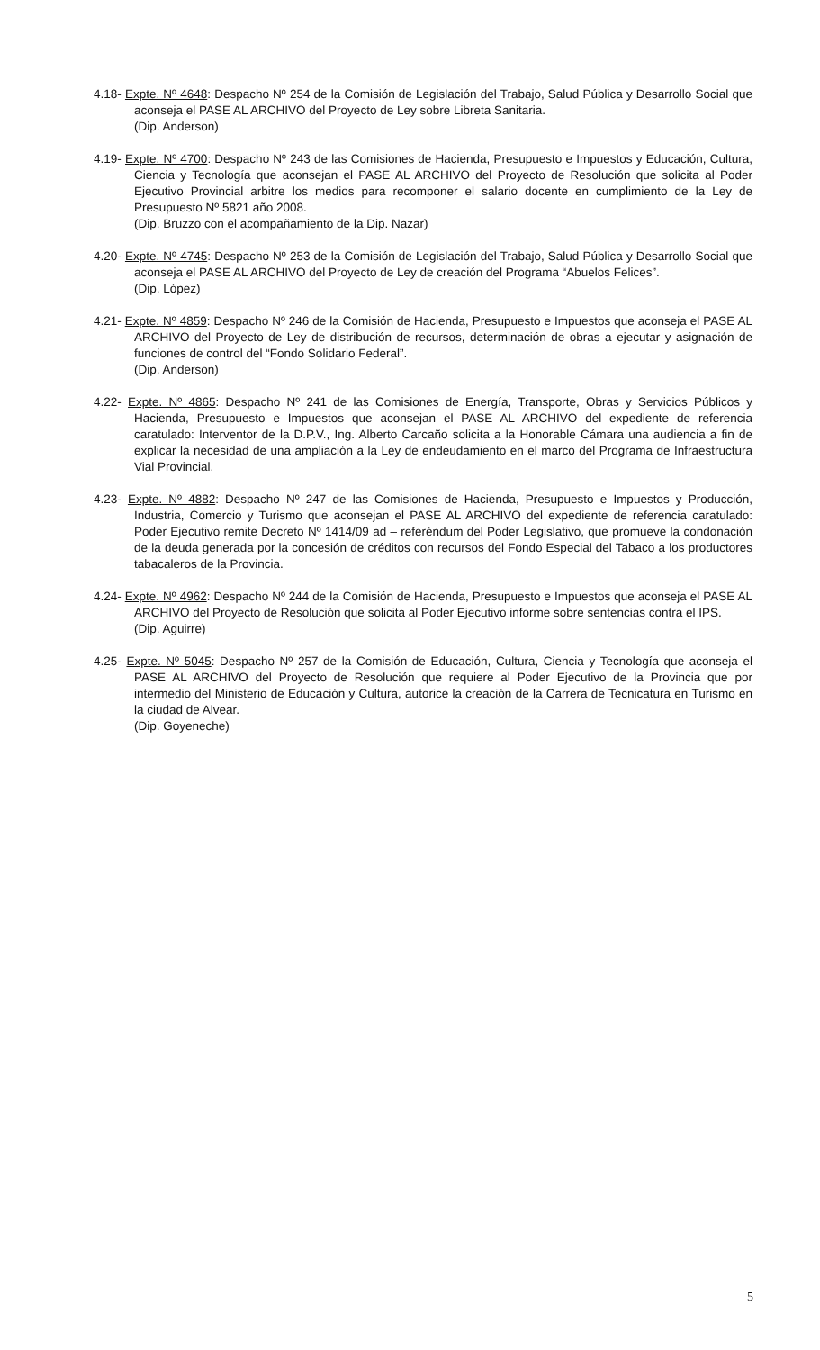4.18- Expte. Nº 4648: Despacho Nº 254 de la Comisión de Legislación del Trabajo, Salud Pública y Desarrollo Social que aconseja el PASE AL ARCHIVO del Proyecto de Ley sobre Libreta Sanitaria.
(Dip. Anderson)
4.19- Expte. Nº 4700: Despacho Nº 243 de las Comisiones de Hacienda, Presupuesto e Impuestos y Educación, Cultura, Ciencia y Tecnología que aconsejan el PASE AL ARCHIVO del Proyecto de Resolución que solicita al Poder Ejecutivo Provincial arbitre los medios para recomponer el salario docente en cumplimiento de la Ley de Presupuesto Nº 5821 año 2008.
(Dip. Bruzzo con el acompañamiento de la Dip. Nazar)
4.20- Expte. Nº 4745: Despacho Nº 253 de la Comisión de Legislación del Trabajo, Salud Pública y Desarrollo Social que aconseja el PASE AL ARCHIVO del Proyecto de Ley de creación del Programa “Abuelos Felices”.
(Dip. López)
4.21- Expte. Nº 4859: Despacho Nº 246 de la Comisión de Hacienda, Presupuesto e Impuestos que aconseja el PASE AL ARCHIVO del Proyecto de Ley de distribución de recursos, determinación de obras a ejecutar y asignación de funciones de control del “Fondo Solidario Federal”.
(Dip. Anderson)
4.22- Expte. Nº 4865: Despacho Nº 241 de las Comisiones de Energía, Transporte, Obras y Servicios Públicos y Hacienda, Presupuesto e Impuestos que aconsejan el PASE AL ARCHIVO del expediente de referencia caratulado: Interventor de la D.P.V., Ing. Alberto Carcaño solicita a la Honorable Cámara una audiencia a fin de explicar la necesidad de una ampliación a la Ley de endeudamiento en el marco del Programa de Infraestructura Vial Provincial.
4.23- Expte. Nº 4882: Despacho Nº 247 de las Comisiones de Hacienda, Presupuesto e Impuestos y Producción, Industria, Comercio y Turismo que aconsejan el PASE AL ARCHIVO del expediente de referencia caratulado: Poder Ejecutivo remite Decreto Nº 1414/09 ad – referéndum del Poder Legislativo, que promueve la condonación de la deuda generada por la concesión de créditos con recursos del Fondo Especial del Tabaco a los productores tabacaleros de la Provincia.
4.24- Expte. Nº 4962: Despacho Nº 244 de la Comisión de Hacienda, Presupuesto e Impuestos que aconseja el PASE AL ARCHIVO del Proyecto de Resolución que solicita al Poder Ejecutivo informe sobre sentencias contra el IPS.
(Dip. Aguirre)
4.25- Expte. Nº 5045: Despacho Nº 257 de la Comisión de Educación, Cultura, Ciencia y Tecnología que aconseja el PASE AL ARCHIVO del Proyecto de Resolución que requiere al Poder Ejecutivo de la Provincia que por intermedio del Ministerio de Educación y Cultura, autorice la creación de la Carrera de Tecnicatura en Turismo en la ciudad de Alvear.
(Dip. Goyeneche)
5